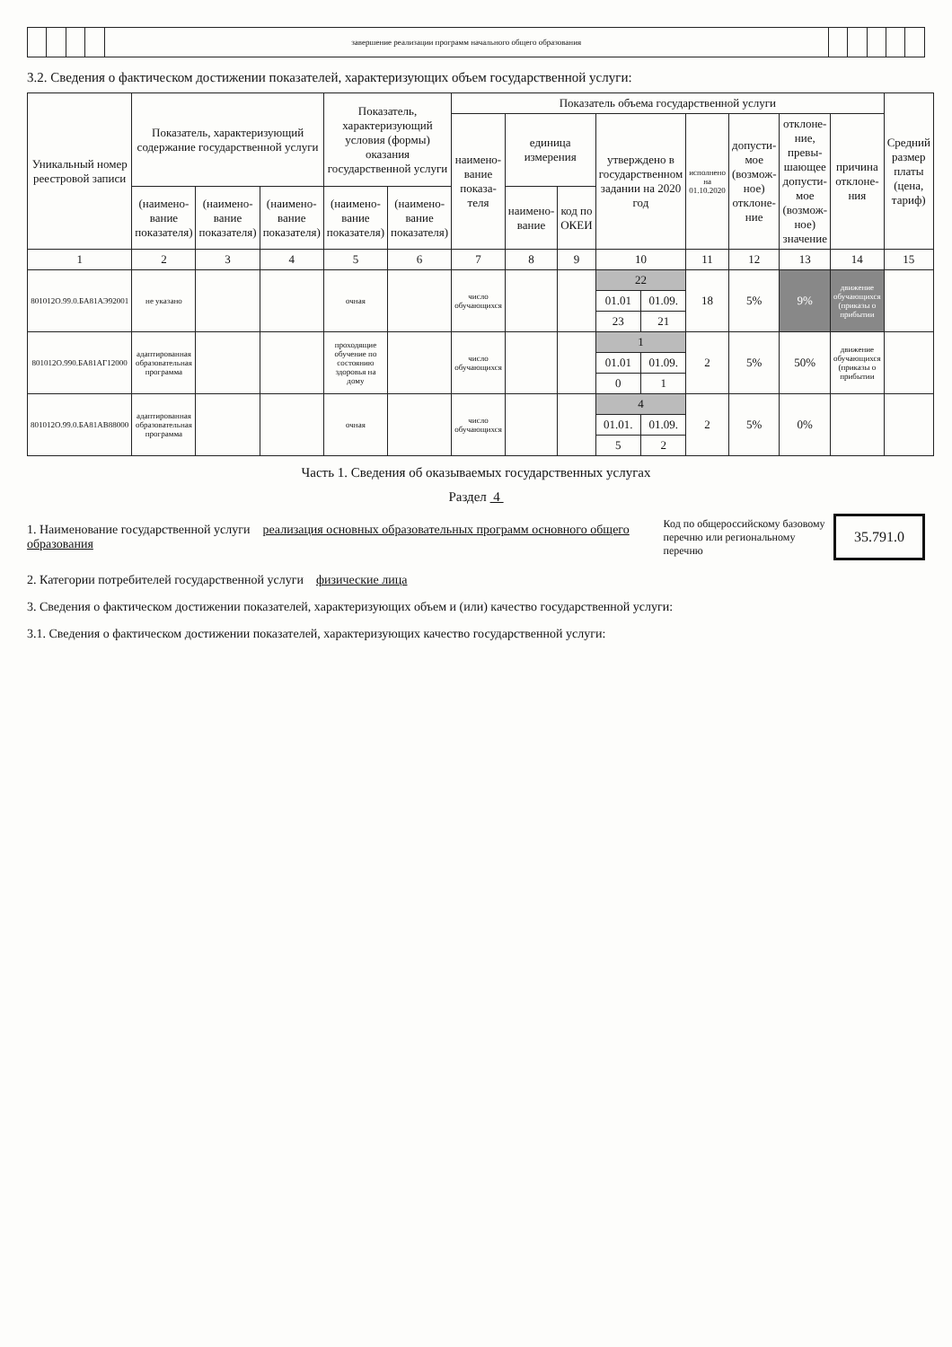| | | | | завершение реализации программ начального общего образования | | | | | |
3.2. Сведения о фактическом достижении показателей, характеризующих объем государственной услуги:
| Уникальный номер реестровой записи | Показатель, характеризующий содержание государственной услуги | | | Показатель, характеризующий условия (формы) оказания государственной услуги | | Показатель объема государственной услуги | | | | | | | | | Средний размер платы (цена, тариф) |
| --- | --- | --- | --- | --- | --- | --- | --- | --- | --- | --- | --- | --- | --- | --- | --- |
| | | | | | | наимено-вание показа-теля | единица измерения | | утверждено в государственном задании на 2020 год | | исполнено на 01.10.2020 | допусти-мое (возмож-ное) отклоне-ние | отклоне-ние, превы-шающее допусти-мое (возмож-ное) значение | причина отклоне-ния | |
| | (наимено-вание показателя) | (наимено-вание показателя) | (наимено-вание показателя) | (наимено-вание показателя) | (наимено-вание показателя) | | наимено-вание | код по ОКЕИ | | | | | | | |
| 1 | 2 | 3 | 4 | 5 | 6 | 7 | 8 | 9 | 10 | | 11 | 12 | 13 | 14 | 15 |
| 801012О.99.0.БА81АЭ92001 | не указано | | | очная | | число обучающихся | | | 22 | | 18 | 5% | 9% | движение обучающихся (приказы о прибытии | |
| | | | | | | | | | 01.01 | 01.09. | | | | | |
| | | | | | | | | | 23 | 21 | | | | | |
| 801012О.990.БА81АГ12000 | адаптированная образовательная программа | | | проходящие обучение по состоянию здоровья на дому | | число обучающихся | | | 1 | | 2 | 5% | 50% | движение обучающихся (приказы о прибытии | |
| | | | | | | | | | 01.01 | 01.09. | | | | | |
| | | | | | | | | | 0 | 1 | | | | | |
| 801012О.99.0.БА81АВ88000 | адаптированная образовательная программа | | | очная | | число обучающихся | | | 4 | | 2 | 5% | 0% | | |
| | | | | | | | | | 01.01. | 01.09. | | | | | |
| | | | | | | | | | 5 | 2 | | | | | |
Часть 1. Сведения об оказываемых государственных услугах
Раздел 4
1. Наименование государственной услуги реализация основных образовательных программ основного общего образования
Код по общероссийскому базовому перечню или региональному перечню
35.791.0
2. Категории потребителей государственной услуги физические лица
3. Сведения о фактическом достижении показателей, характеризующих объем и (или) качество государственной услуги:
3.1. Сведения о фактическом достижении показателей, характеризующих качество государственной услуги: